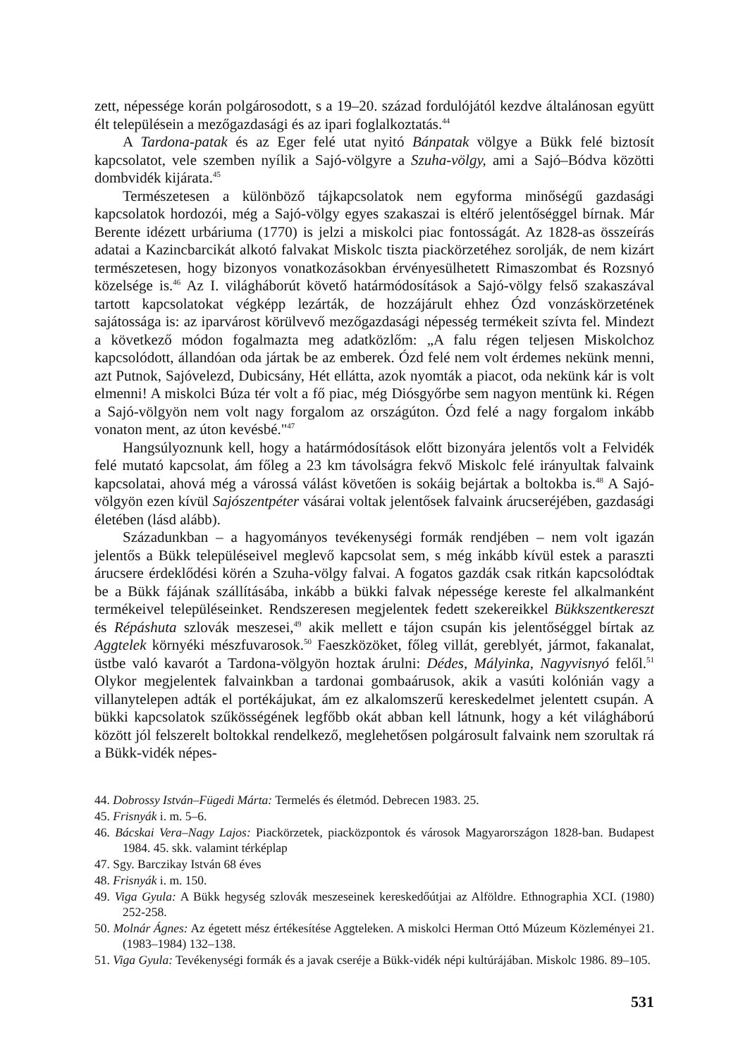zett, népessége korán polgárosodott, s a 19–20. század fordulójától kezdve általánosan együtt élt településein a mezőgazdasági és az ipari foglalkoztatás.<sup>44</sup>
A Tardona-patak és az Eger felé utat nyitó Bánpatak völgye a Bükk felé biztosít kapcsolatot, vele szemben nyílik a Sajó-völgyre a Szuha-völgy, ami a Sajó–Bódva közötti dombvidék kijárata.<sup>45</sup>
Természetesen a különböző tájkapcsolatok nem egyforma minőségű gazdasági kapcsolatok hordozói, még a Sajó-völgy egyes szakaszai is eltérő jelentőséggel bírnak. Már Berente idézett urbáriuma (1770) is jelzi a miskolci piac fontosságát. Az 1828-as összeírás adatai a Kazincbarcikát alkotó falvakat Miskolc tiszta piackörzetéhez sorolják, de nem kizárt természetesen, hogy bizonyos vonatkozásokban érvényesülhetett Rimaszombat és Rozsnyó közelsége is.<sup>46</sup> Az I. világháborút követő határmódosítások a Sajó-völgy felső szakaszával tartott kapcsolatokat végképp lezárták, de hozzájárult ehhez Ózd vonzáskörzetének sajátossága is: az iparvárost körülvevő mezőgazdasági népesség termékeit szívta fel. Mindezt a következő módon fogalmazta meg adatközlőm: „A falu régen teljesen Miskolchoz kapcsolódott, állandóan oda jártak be az emberek. Ózd felé nem volt érdemes nekünk menni, azt Putnok, Sajóvelezd, Dubicsány, Hét ellátta, azok nyomták a piacot, oda nekünk kár is volt elmenni! A miskolci Búza tér volt a fő piac, még Diósgyőrbe sem nagyon mentünk ki. Régen a Sajó-völgyön nem volt nagy forgalom az országúton. Ózd felé a nagy forgalom inkább vonaton ment, az úton kevésbé."<sup>47</sup>
Hangsúlyoznunk kell, hogy a határmódosítások előtt bizonyára jelentős volt a Felvidék felé mutató kapcsolat, ám főleg a 23 km távolságra fekvő Miskolc felé irányultak falvaink kapcsolatai, ahová még a várossá válást követően is sokáig bejártak a boltokba is.<sup>48</sup> A Sajó-völgyön ezen kívül Sajószentpéter vásárai voltak jelentősek falvaink árucseréjében, gazdasági életében (lásd alább).
Századunkban – a hagyományos tevékenységi formák rendjében – nem volt igazán jelentős a Bükk településeivel meglevő kapcsolat sem, s még inkább kívül estek a paraszti árucsere érdeklődési körén a Szuha-völgy falvai. A fogatos gazdák csak ritkán kapcsolódtak be a Bükk fájának szállításába, inkább a bükki falvak népessége kereste fel alkalmanként termékeivel településeinket. Rendszeresen megjelentek fedett szekereikkel Bükkszentkereszt és Répáshuta szlovák meszesei,<sup>49</sup> akik mellett e tájon csupán kis jelentőséggel bírtak az Aggtelek környéki mészfuvarosok.<sup>50</sup> Faeszközöket, főleg villát, gereblyét, jármot, fakanalat, üstbe való kavarót a Tardona-völgyön hoztak árulni: Dédes, Mályinka, Nagyvisnyó felől.<sup>51</sup> Olykor megjelentek falvainkban a tardonai gombaárusok, akik a vasúti kolónián vagy a villanytelepen adták el portékájukat, ám ez alkalomszerű kereskedelmet jelentett csupán. A bükki kapcsolatok szűkösségének legfőbb okát abban kell látnunk, hogy a két világháború között jól felszerelt boltokkal rendelkező, meglehetősen polgárosult falvaink nem szorultak rá a Bükk-vidék népes-
44. Dobrossy István–Fügedi Márta: Termelés és életmód. Debrecen 1983. 25.
45. Frisnyák i. m. 5–6.
46. Bácskai Vera–Nagy Lajos: Piackörzetek, piacközpontok és városok Magyarországon 1828-ban. Budapest 1984. 45. skk. valamint térképlap
47. Sgy. Barczikay István 68 éves
48. Frisnyák i. m. 150.
49. Viga Gyula: A Bükk hegység szlovák meszeseinek kereskedőútjai az Alföldre. Ethnographia XCI. (1980) 252-258.
50. Molnár Ágnes: Az égetett mész értékesítése Aggteleken. A miskolci Herman Ottó Múzeum Közleményei 21. (1983–1984) 132–138.
51. Viga Gyula: Tevékenységi formák és a javak cseréje a Bükk-vidék népi kultúrájában. Miskolc 1986. 89–105.
531